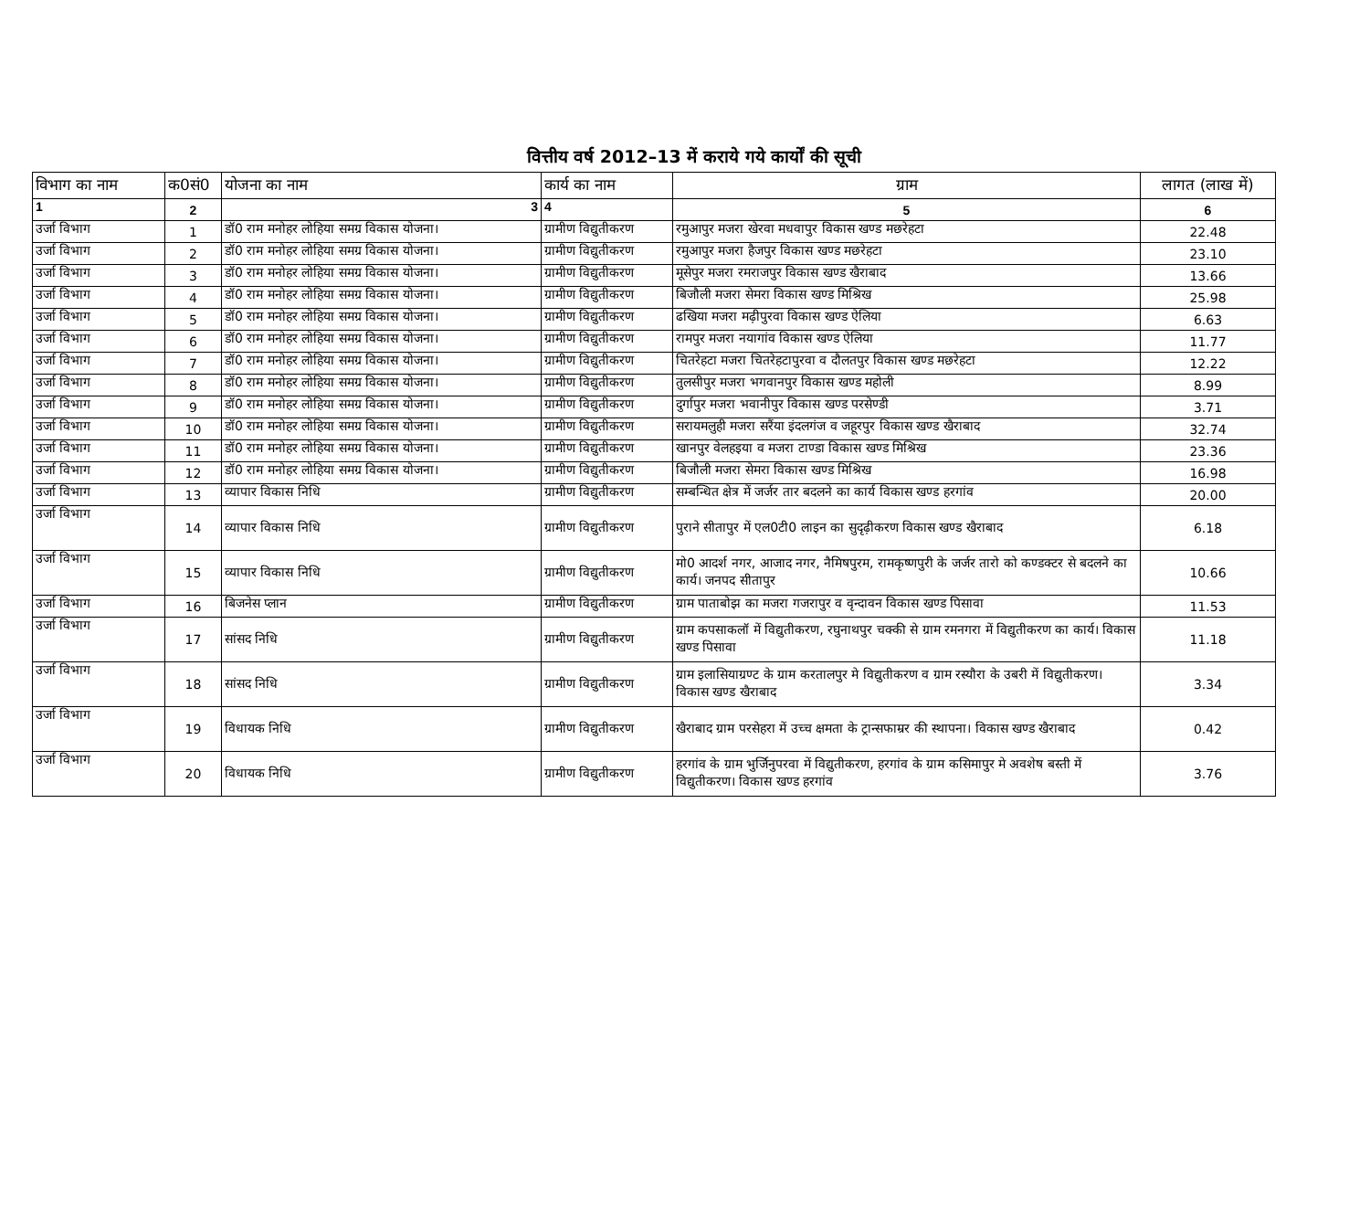वित्तीय वर्ष 2012–13 में कराये गये कार्यों की सूची
| विभाग का नाम | क0सं0 | योजना का नाम | कार्य का नाम | ग्राम | लागत (लाख में) |
| --- | --- | --- | --- | --- | --- |
| 1 | 2 | 3 | 4 | 5 | 6 |
| उर्जा विभाग | 1 | डॉ0 राम मनोहर लोहिया समग्र विकास योजना। | ग्रामीण विद्युतीकरण | रमुआपुर मजरा खेरवा मधवापुर विकास खण्ड मछरेहटा | 22.48 |
| उर्जा विभाग | 2 | डॉ0 राम मनोहर लोहिया समग्र विकास योजना। | ग्रामीण विद्युतीकरण | रमुआपुर मजरा हैजपुर विकास खण्ड मछरेहटा | 23.10 |
| उर्जा विभाग | 3 | डॉ0 राम मनोहर लोहिया समग्र विकास योजना। | ग्रामीण विद्युतीकरण | मूसेपुर मजरा रमराजपुर विकास खण्ड खैराबाद | 13.66 |
| उर्जा विभाग | 4 | डॉ0 राम मनोहर लोहिया समग्र विकास योजना। | ग्रामीण विद्युतीकरण | बिजौली मजरा सेमरा विकास खण्ड मिश्रिख | 25.98 |
| उर्जा विभाग | 5 | डॉ0 राम मनोहर लोहिया समग्र विकास योजना। | ग्रामीण विद्युतीकरण | ढखिया मजरा मढ़ीपुरवा विकास खण्ड ऐलिया | 6.63 |
| उर्जा विभाग | 6 | डॉ0 राम मनोहर लोहिया समग्र विकास योजना। | ग्रामीण विद्युतीकरण | रामपुर मजरा नयागांव विकास खण्ड ऐलिया | 11.77 |
| उर्जा विभाग | 7 | डॉ0 राम मनोहर लोहिया समग्र विकास योजना। | ग्रामीण विद्युतीकरण | चितरेहटा मजरा चितरेहटापुरवा व दौलतपुर विकास खण्ड मछरेहटा | 12.22 |
| उर्जा विभाग | 8 | डॉ0 राम मनोहर लोहिया समग्र विकास योजना। | ग्रामीण विद्युतीकरण | तुलसीपुर मजरा भगवानपुर विकास खण्ड महोली | 8.99 |
| उर्जा विभाग | 9 | डॉ0 राम मनोहर लोहिया समग्र विकास योजना। | ग्रामीण विद्युतीकरण | दुर्गापुर मजरा भवानीपुर विकास खण्ड परसेण्डी | 3.71 |
| उर्जा विभाग | 10 | डॉ0 राम मनोहर लोहिया समग्र विकास योजना। | ग्रामीण विद्युतीकरण | सरायमलुही मजरा सरैंया इंदलगंज व जहूरपुर विकास खण्ड खैराबाद | 32.74 |
| उर्जा विभाग | 11 | डॉ0 राम मनोहर लोहिया समग्र विकास योजना। | ग्रामीण विद्युतीकरण | खानपुर वेलहइया व मजरा टाण्डा विकास खण्ड मिश्रिख | 23.36 |
| उर्जा विभाग | 12 | डॉ0 राम मनोहर लोहिया समग्र विकास योजना। | ग्रामीण विद्युतीकरण | बिजौली मजरा सेमरा विकास खण्ड मिश्रिख | 16.98 |
| उर्जा विभाग | 13 | व्यापार विकास निधि | ग्रामीण विद्युतीकरण | सम्बन्धित क्षेत्र में जर्जर तार बदलने का कार्य विकास खण्ड हरगांव | 20.00 |
| उर्जा विभाग | 14 | व्यापार विकास निधि | ग्रामीण विद्युतीकरण | पुराने सीतापुर में एल0टी0 लाइन का सुदृढ़ीकरण विकास खण्ड खैराबाद | 6.18 |
| उर्जा विभाग | 15 | व्यापार विकास निधि | ग्रामीण विद्युतीकरण | मो0 आदर्श नगर, आजाद नगर, नैमिषपुरम, रामकृष्णपुरी के जर्जर तारो को कण्डक्टर से बदलने का कार्य। जनपद सीतापुर | 10.66 |
| उर्जा विभाग | 16 | बिजनेस प्लान | ग्रामीण विद्युतीकरण | ग्राम पाताबोझ का मजरा गजरापुर व वृन्दावन विकास खण्ड पिसावा | 11.53 |
| उर्जा विभाग | 17 | सांसद निधि | ग्रामीण विद्युतीकरण | ग्राम कपसाकलॉ में विद्युतीकरण, रघुनाथपुर चक्की से ग्राम रमनगरा में विद्युतीकरण का कार्य। विकास खण्ड पिसावा | 11.18 |
| उर्जा विभाग | 18 | सांसद निधि | ग्रामीण विद्युतीकरण | ग्राम इलासियाग्रण्ट के ग्राम करतालपुर मे विद्युतीकरण व ग्राम रस्यौरा के उबरी में विद्युतीकरण। विकास खण्ड खैराबाद | 3.34 |
| उर्जा विभाग | 19 | विधायक निधि | ग्रामीण विद्युतीकरण | खैराबाद ग्राम परसेहरा में उच्च क्षमता के ट्रान्सफाम्रर की स्थापना। विकास खण्ड खैराबाद | 0.42 |
| उर्जा विभाग | 20 | विधायक निधि | ग्रामीण विद्युतीकरण | हरगांव के ग्राम भुर्जिनुपरवा में विद्युतीकरण, हरगांव के ग्राम कसिमापुर मे अवशेष बस्ती में विद्युतीकरण। विकास खण्ड हरगांव | 3.76 |